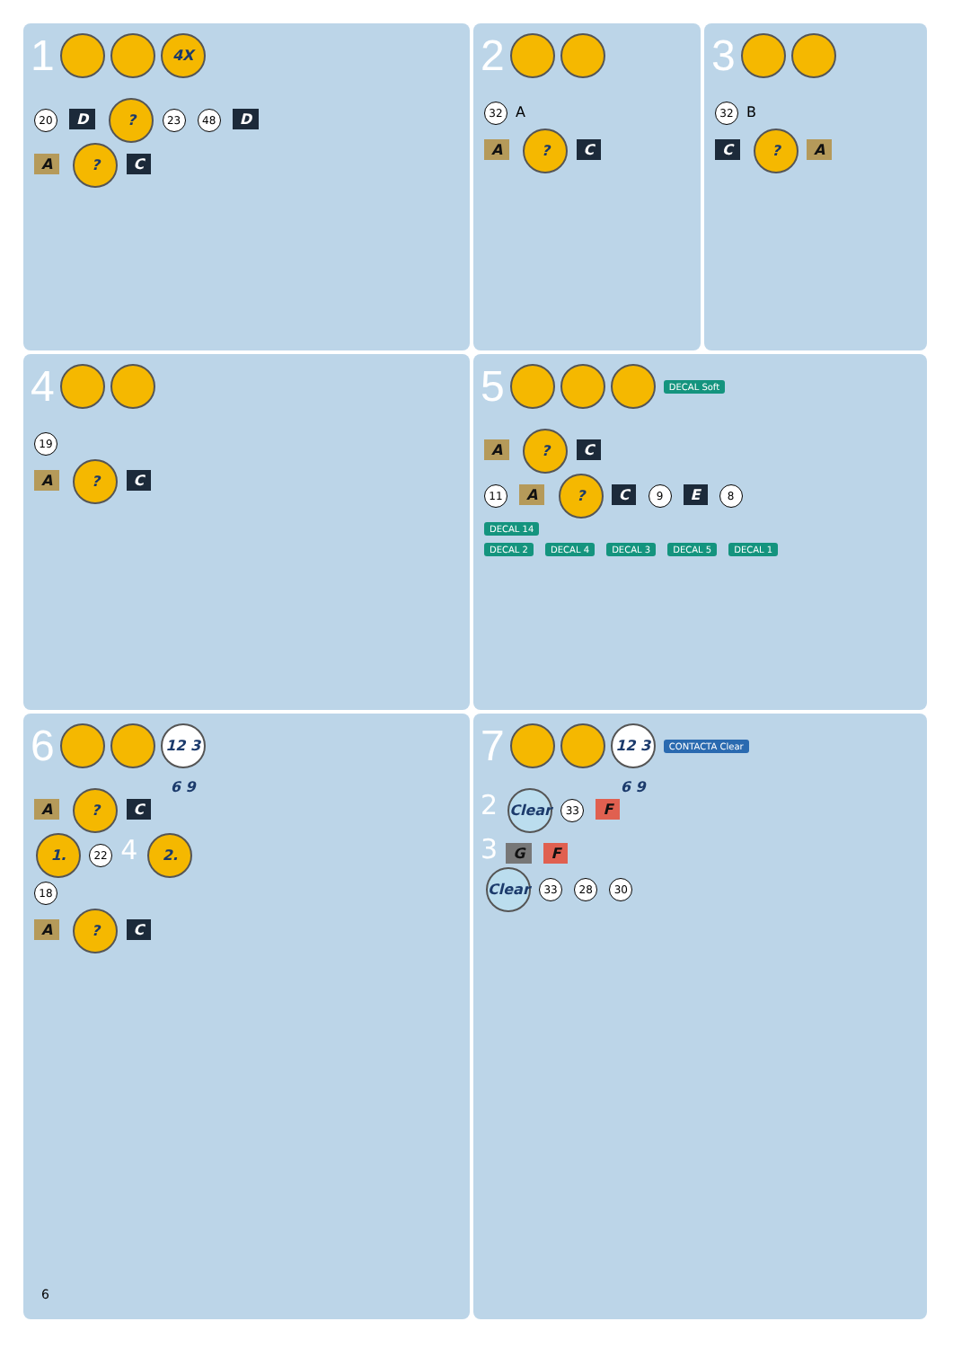1 4X
20 D ? 23 48 D
A ? C
2
32 A
A ? C
3
32 B
C ? A
4
19
A ? C
5 DECAL Soft
A ? C
11 A ? C 9 E 8
DECAL 14
DECAL 2 DECAL 4 DECAL 3 DECAL 5 DECAL 1
6 12 3 6 9
A ? C
1. 22 4 2.
18
A ? C
7 12 3 6 9 CONTACTA Clear
2 Clear 33 F
3 G F
Clear 33 28 30
6